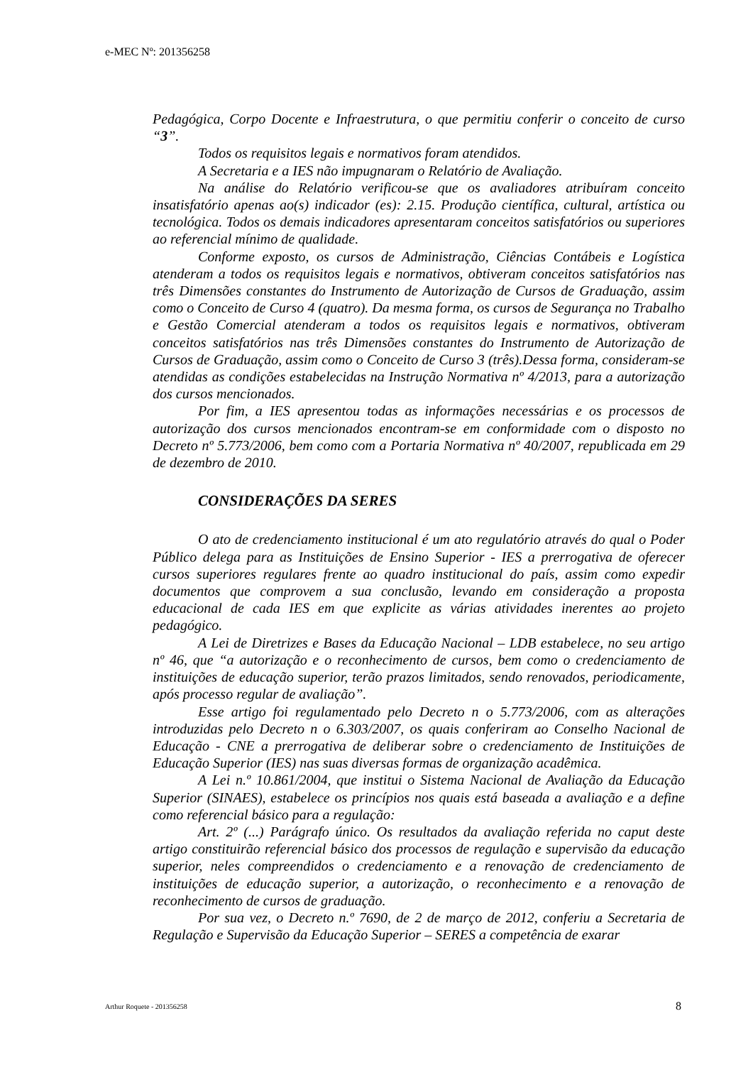e-MEC Nº: 201356258
Pedagógica, Corpo Docente e Infraestrutura, o que permitiu conferir o conceito de curso “3”.
Todos os requisitos legais e normativos foram atendidos.
A Secretaria e a IES não impugnaram o Relatório de Avaliação.
Na análise do Relatório verificou-se que os avaliadores atribuíram conceito insatisfatório apenas ao(s) indicador (es): 2.15. Produção científica, cultural, artística ou tecnológica. Todos os demais indicadores apresentaram conceitos satisfatórios ou superiores ao referencial mínimo de qualidade.
Conforme exposto, os cursos de Administração, Ciências Contábeis e Logística atenderam a todos os requisitos legais e normativos, obtiveram conceitos satisfatórios nas três Dimensões constantes do Instrumento de Autorização de Cursos de Graduação, assim como o Conceito de Curso 4 (quatro). Da mesma forma, os cursos de Segurança no Trabalho e Gestão Comercial atenderam a todos os requisitos legais e normativos, obtiveram conceitos satisfatórios nas três Dimensões constantes do Instrumento de Autorização de Cursos de Graduação, assim como o Conceito de Curso 3 (três).Dessa forma, consideram-se atendidas as condições estabelecidas na Instrução Normativa nº 4/2013, para a autorização dos cursos mencionados.
Por fim, a IES apresentou todas as informações necessárias e os processos de autorização dos cursos mencionados encontram-se em conformidade com o disposto no Decreto nº 5.773/2006, bem como com a Portaria Normativa nº 40/2007, republicada em 29 de dezembro de 2010.
CONSIDERAÇÕES DA SERES
O ato de credenciamento institucional é um ato regulatório através do qual o Poder Público delega para as Instituições de Ensino Superior - IES a prerrogativa de oferecer cursos superiores regulares frente ao quadro institucional do país, assim como expedir documentos que comprovem a sua conclusão, levando em consideração a proposta educacional de cada IES em que explicite as várias atividades inerentes ao projeto pedagógico.
A Lei de Diretrizes e Bases da Educação Nacional – LDB estabelece, no seu artigo nº 46, que “a autorização e o reconhecimento de cursos, bem como o credenciamento de instituições de educação superior, terão prazos limitados, sendo renovados, periodicamente, após processo regular de avaliação”.
Esse artigo foi regulamentado pelo Decreto n o 5.773/2006, com as alterações introduzidas pelo Decreto n o 6.303/2007, os quais conferiram ao Conselho Nacional de Educação - CNE a prerrogativa de deliberar sobre o credenciamento de Instituições de Educação Superior (IES) nas suas diversas formas de organização acadêmica.
A Lei n.º 10.861/2004, que institui o Sistema Nacional de Avaliação da Educação Superior (SINAES), estabelece os princípios nos quais está baseada a avaliação e a define como referencial básico para a regulação:
Art. 2º (...) Parágrafo único. Os resultados da avaliação referida no caput deste artigo constituirão referencial básico dos processos de regulação e supervisão da educação superior, neles compreendidos o credenciamento e a renovação de credenciamento de instituições de educação superior, a autorização, o reconhecimento e a renovação de reconhecimento de cursos de graduação.
Por sua vez, o Decreto n.º 7690, de 2 de março de 2012, conferiu a Secretaria de Regulação e Supervisão da Educação Superior – SERES a competência de exarar
Arthur Roquete - 201356258 8